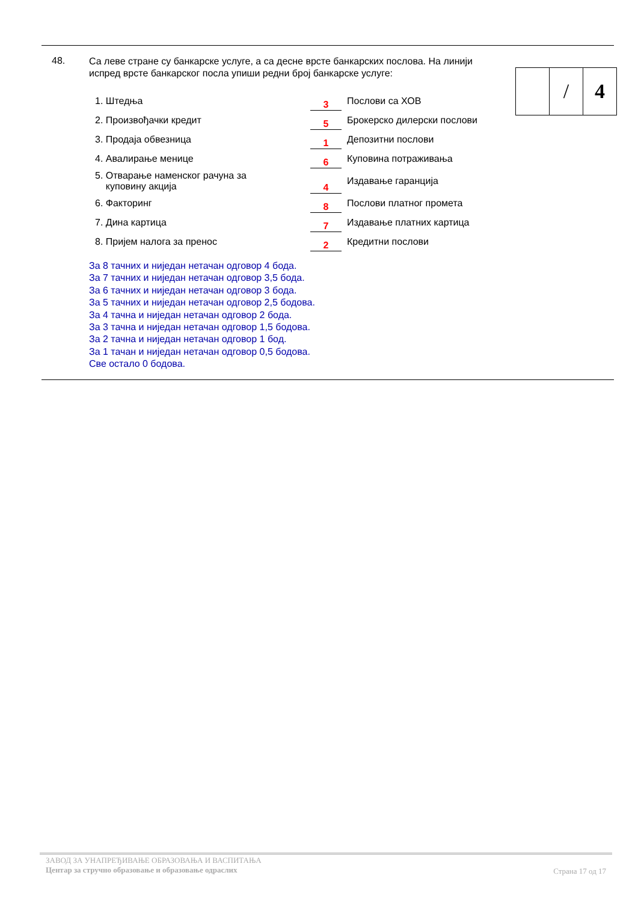48.
Са леве стране су банкарске услуге, а са десне врсте банкарских послова. На линији испред врсте банкарског посла упиши редни број банкарске услуге:
| | / | 4 |
| 1. Штедња | 3 | Послови са ХОВ |
| 2. Произвођачки кредит | 5 | Брокерско дилерски послови |
| 3. Продаја обвезница | 1 | Депозитни послови |
| 4. Авалирање менице | 6 | Куповина потраживања |
| 5. Отварање наменског рачуна за куповину акција | 4 | Издавање гаранција |
| 6. Факторинг | 8 | Послови платног промета |
| 7. Дина картица | 7 | Издавање платних картица |
| 8. Пријем налога за пренос | 2 | Кредитни послови |
За 8 тачних и ниједан нетачан одговор 4 бода.
За 7 тачних и ниједан нетачан одговор 3,5 бода.
За 6 тачних и ниједан нетачан одговор 3 бода.
За 5 тачних и ниједан нетачан одговор 2,5 бодова.
За 4 тачна и ниједан нетачан одговор 2 бода.
За 3 тачна и ниједан нетачан одговор 1,5 бодова.
За 2 тачна и ниједан нетачан одговор 1 бод.
За 1 тачан и ниједан нетачан одговор 0,5 бодова.
Све остало 0 бодова.
ЗАВОД ЗА УНАПРЕЂИВАЊЕ ОБРАЗОВАЊА И ВАСПИТАЊА
Центар за стручно образовање и образовање одраслих
Страна 17 од 17